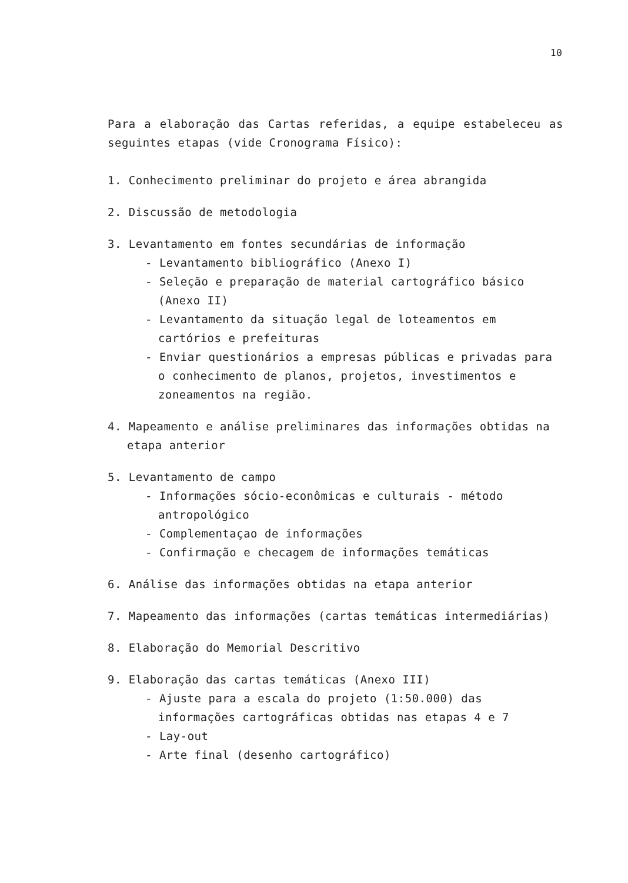10
Para a elaboração das Cartas referidas, a equipe estabeleceu as seguin­tes etapas (vide Cronograma Físico):
1. Conhecimento preliminar do projeto e área abrangida
2. Discussão de metodologia
3. Levantamento em fontes secundárias de informação
- Levantamento bibliográfico (Anexo I)
- Seleção e preparação de material cartográfico básico (Anexo II)
- Levantamento da situação legal de loteamentos em cartórios e pre­feituras
- Enviar questionários a empresas públicas e privadas para o conheci­mento de planos, projetos, investimentos e zoneamentos na região.
4. Mapeamento e análise preliminares das informações obtidas na etapa anterior
5. Levantamento de campo
- Informações sócio-econômicas e culturais - método antropológico
- Complementaçao de informações
- Confirmação e checagem de informações temáticas
6. Análise das informações obtidas na etapa anterior
7. Mapeamento das informações (cartas temáticas intermediárias)
8. Elaboração do Memorial Descritivo
9. Elaboração das cartas temáticas (Anexo III)
- Ajuste para a escala do projeto (1:50.000) das informações carto­gráficas obtidas nas etapas 4 e 7
- Lay-out
- Arte final (desenho cartográfico)